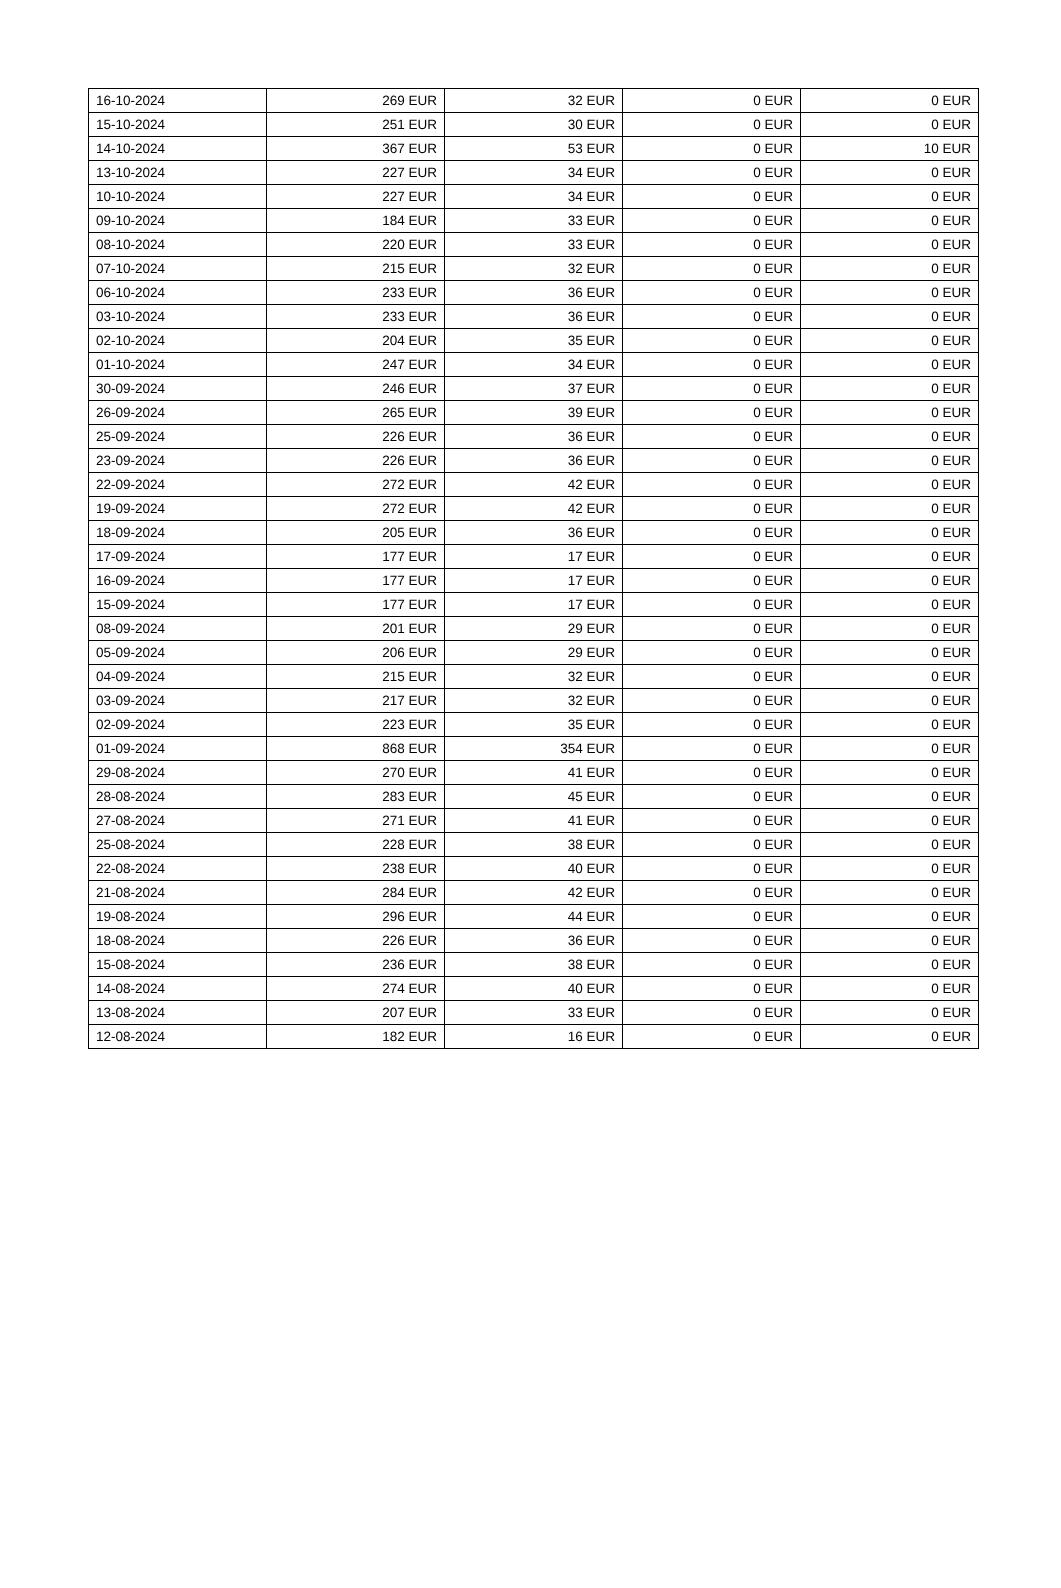| 16-10-2024 | 269 EUR | 32 EUR | 0 EUR | 0 EUR |
| 15-10-2024 | 251 EUR | 30 EUR | 0 EUR | 0 EUR |
| 14-10-2024 | 367 EUR | 53 EUR | 0 EUR | 10 EUR |
| 13-10-2024 | 227 EUR | 34 EUR | 0 EUR | 0 EUR |
| 10-10-2024 | 227 EUR | 34 EUR | 0 EUR | 0 EUR |
| 09-10-2024 | 184 EUR | 33 EUR | 0 EUR | 0 EUR |
| 08-10-2024 | 220 EUR | 33 EUR | 0 EUR | 0 EUR |
| 07-10-2024 | 215 EUR | 32 EUR | 0 EUR | 0 EUR |
| 06-10-2024 | 233 EUR | 36 EUR | 0 EUR | 0 EUR |
| 03-10-2024 | 233 EUR | 36 EUR | 0 EUR | 0 EUR |
| 02-10-2024 | 204 EUR | 35 EUR | 0 EUR | 0 EUR |
| 01-10-2024 | 247 EUR | 34 EUR | 0 EUR | 0 EUR |
| 30-09-2024 | 246 EUR | 37 EUR | 0 EUR | 0 EUR |
| 26-09-2024 | 265 EUR | 39 EUR | 0 EUR | 0 EUR |
| 25-09-2024 | 226 EUR | 36 EUR | 0 EUR | 0 EUR |
| 23-09-2024 | 226 EUR | 36 EUR | 0 EUR | 0 EUR |
| 22-09-2024 | 272 EUR | 42 EUR | 0 EUR | 0 EUR |
| 19-09-2024 | 272 EUR | 42 EUR | 0 EUR | 0 EUR |
| 18-09-2024 | 205 EUR | 36 EUR | 0 EUR | 0 EUR |
| 17-09-2024 | 177 EUR | 17 EUR | 0 EUR | 0 EUR |
| 16-09-2024 | 177 EUR | 17 EUR | 0 EUR | 0 EUR |
| 15-09-2024 | 177 EUR | 17 EUR | 0 EUR | 0 EUR |
| 08-09-2024 | 201 EUR | 29 EUR | 0 EUR | 0 EUR |
| 05-09-2024 | 206 EUR | 29 EUR | 0 EUR | 0 EUR |
| 04-09-2024 | 215 EUR | 32 EUR | 0 EUR | 0 EUR |
| 03-09-2024 | 217 EUR | 32 EUR | 0 EUR | 0 EUR |
| 02-09-2024 | 223 EUR | 35 EUR | 0 EUR | 0 EUR |
| 01-09-2024 | 868 EUR | 354 EUR | 0 EUR | 0 EUR |
| 29-08-2024 | 270 EUR | 41 EUR | 0 EUR | 0 EUR |
| 28-08-2024 | 283 EUR | 45 EUR | 0 EUR | 0 EUR |
| 27-08-2024 | 271 EUR | 41 EUR | 0 EUR | 0 EUR |
| 25-08-2024 | 228 EUR | 38 EUR | 0 EUR | 0 EUR |
| 22-08-2024 | 238 EUR | 40 EUR | 0 EUR | 0 EUR |
| 21-08-2024 | 284 EUR | 42 EUR | 0 EUR | 0 EUR |
| 19-08-2024 | 296 EUR | 44 EUR | 0 EUR | 0 EUR |
| 18-08-2024 | 226 EUR | 36 EUR | 0 EUR | 0 EUR |
| 15-08-2024 | 236 EUR | 38 EUR | 0 EUR | 0 EUR |
| 14-08-2024 | 274 EUR | 40 EUR | 0 EUR | 0 EUR |
| 13-08-2024 | 207 EUR | 33 EUR | 0 EUR | 0 EUR |
| 12-08-2024 | 182 EUR | 16 EUR | 0 EUR | 0 EUR |